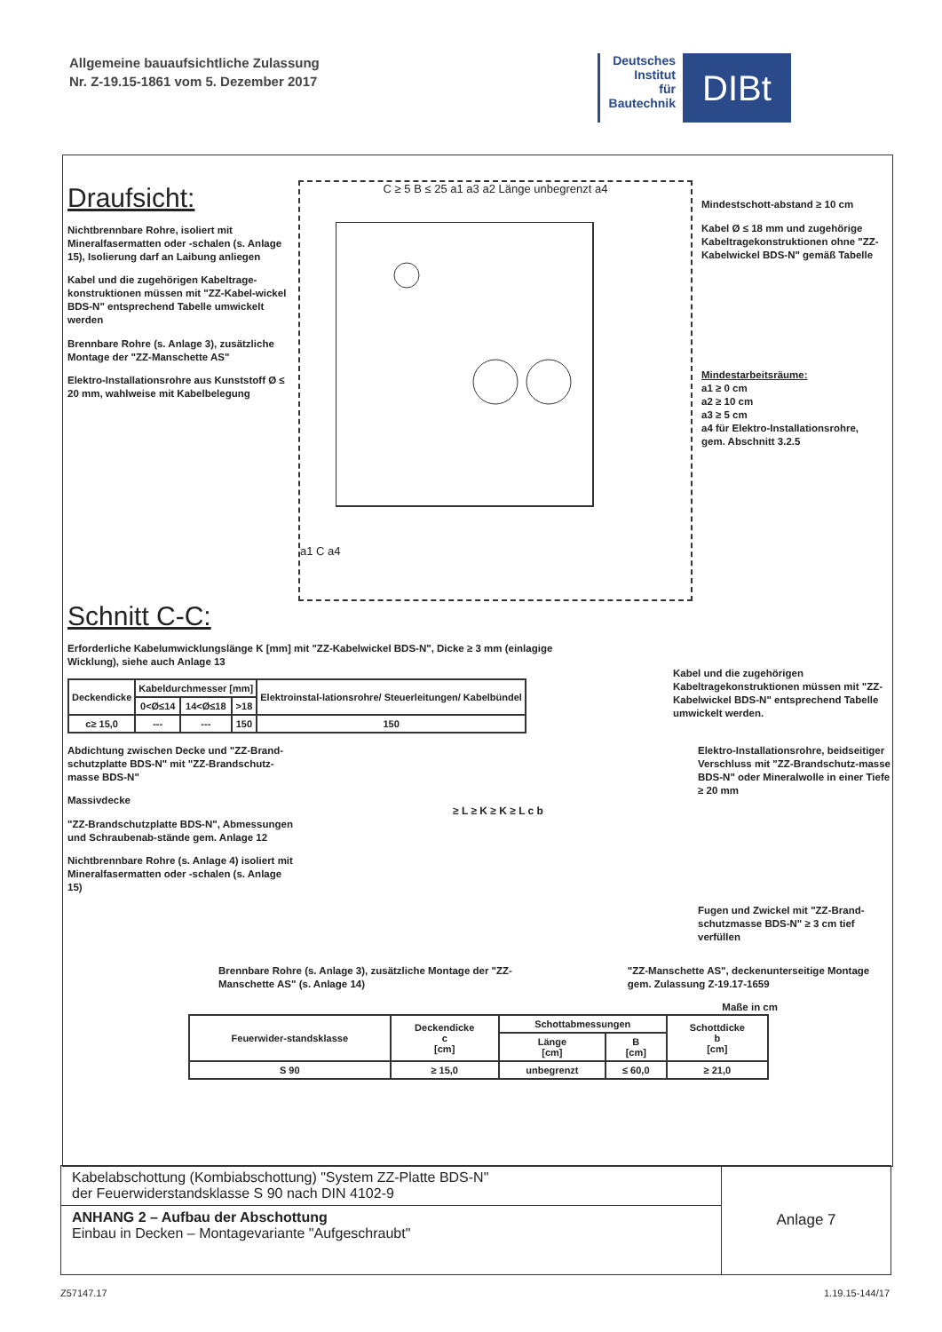Allgemeine bauaufsichtliche Zulassung
Nr. Z-19.15-1861 vom 5. Dezember 2017
Deutsches
Institut
für
Bautechnik
DIBt
Draufsicht:
Nichtbrennbare Rohre, isoliert mit Mineralfasermatten oder -schalen (s. Anlage 15), Isolierung darf an Laibung anliegen
Kabel und die zugehörigen Kabeltrage-konstruktionen müssen mit "ZZ-Kabel-wickel BDS-N" entsprechend Tabelle umwickelt werden
Brennbare Rohre (s. Anlage 3), zusätzliche Montage der "ZZ-Manschette AS"
Elektro-Installationsrohre aus Kunststoff Ø ≤ 20 mm, wahlweise mit Kabelbelegung
C ≥ 5 B ≤ 25 a1 a3 a2 Länge unbegrenzt a4
a1 C a4
Mindestschott-abstand ≥ 10 cm
Kabel Ø ≤ 18 mm und zugehörige Kabeltragekonstruktionen ohne "ZZ-Kabelwickel BDS-N" gemäß Tabelle
Mindestarbeitsräume:
a1 ≥ 0 cm
a2 ≥ 10 cm
a3 ≥ 5 cm
a4 für Elektro-Installationsrohre, gem. Abschnitt 3.2.5
Schnitt C-C:
Erforderliche Kabelumwicklungslänge K [mm] mit "ZZ-Kabelwickel BDS-N", Dicke ≥ 3 mm (einlagige Wicklung), siehe auch Anlage 13
| Deckendicke | Kabeldurchmesser [mm] | | | Elektroinstal-lationsrohre/ Steuerleitungen/ Kabelbündel |
| --- | --- | --- | --- | --- |
| | 0<Ø≤14 | 14<Ø≤18 | >18 | |
| c≥ 15,0 | --- | --- | 150 | 150 |
Kabel und die zugehörigen Kabeltragekonstruktionen müssen mit "ZZ-Kabelwickel BDS-N" entsprechend Tabelle umwickelt werden.
Abdichtung zwischen Decke und "ZZ-Brand-schutzplatte BDS-N" mit "ZZ-Brandschutz-masse BDS-N"
Massivdecke
"ZZ-Brandschutzplatte BDS-N", Abmessungen und Schraubenab-stände gem. Anlage 12
Nichtbrennbare Rohre (s. Anlage 4) isoliert mit Mineralfasermatten oder -schalen (s. Anlage 15)
≥ L ≥ K ≥ K ≥ L c b
Elektro-Installationsrohre, beidseitiger Verschluss mit "ZZ-Brandschutz-masse BDS-N" oder Mineralwolle in einer Tiefe ≥ 20 mm
Fugen und Zwickel mit "ZZ-Brand-schutzmasse BDS-N" ≥ 3 cm tief verfüllen
Brennbare Rohre (s. Anlage 3), zusätzliche Montage der "ZZ-Manschette AS" (s. Anlage 14)
"ZZ-Manschette AS", deckenunterseitige Montage gem. Zulassung Z-19.17-1659
Maße in cm
| Feuerwider-standsklasse | Deckendicke c [cm] | Schottabmessungen | | Schottdicke b [cm] |
| --- | --- | --- | --- | --- |
| | | Länge [cm] | B [cm] | |
| S 90 | ≥ 15,0 | unbegrenzt | ≤ 60,0 | ≥ 21,0 |
Kabelabschottung (Kombiabschottung) "System ZZ-Platte BDS-N"
der Feuerwiderstandsklasse S 90 nach DIN 4102-9
ANHANG 2 – Aufbau der Abschottung
Einbau in Decken – Montagevariante "Aufgeschraubt"
Anlage 7
Z57147.17 1.19.15-144/17